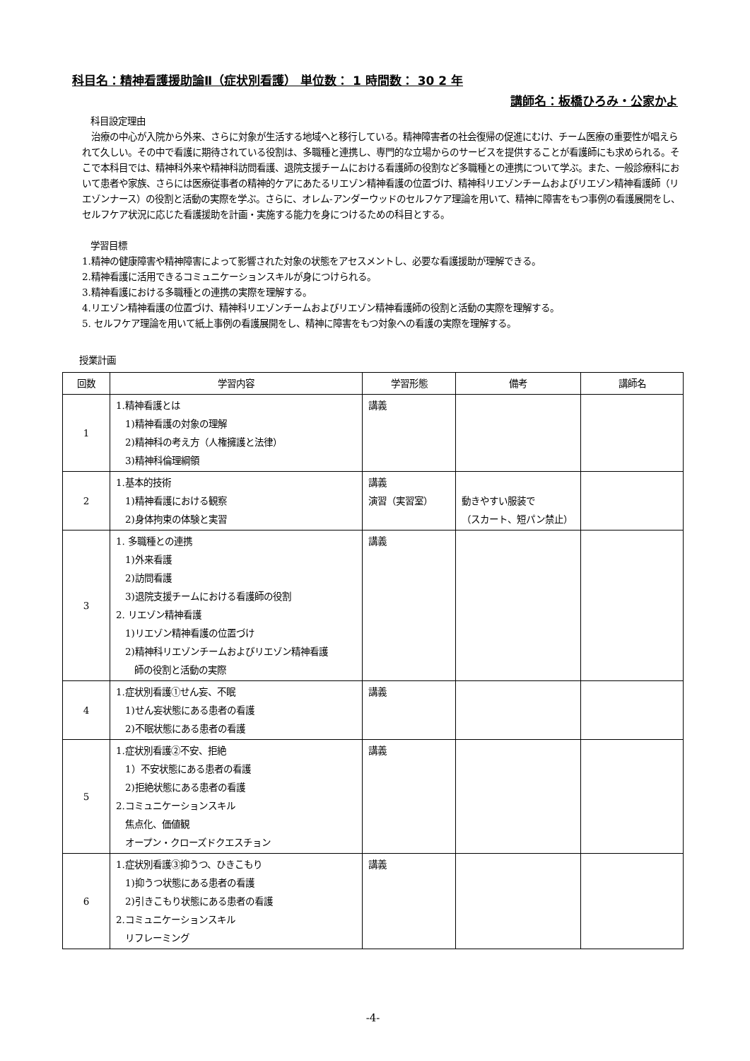科目名：精神看護援助論Ⅱ（症状別看護） 単位数： 1 時間数： 30 2 年
講師名：板橋ひろみ・公家かよ
科目設定理由
　治療の中心が入院から外来、さらに対象が生活する地域へと移行している。精神障害者の社会復帰の促進にむけ、チーム医療の重要性が唱えられて久しい。その中で看護に期待されている役割は、多職種と連携し、専門的な立場からのサービスを提供することが看護師にも求められる。そこで本科目では、精神科外来や精神科訪問看護、退院支援チームにおける看護師の役割など多職種との連携について学ぶ。また、一般診療科において患者や家族、さらには医療従事者の精神的ケアにあたるリエゾン精神看護の位置づけ、精神科リエゾンチームおよびリエゾン精神看護師（リエゾンナース）の役割と活動の実際を学ぶ。さらに、オレム-アンダーウッドのセルフケア理論を用いて、精神に障害をもつ事例の看護展開をし、セルフケア状況に応じた看護援助を計画・実施する能力を身につけるための科目とする。
学習目標
1.精神の健康障害や精神障害によって影響された対象の状態をアセスメントし、必要な看護援助が理解できる。
2.精神看護に活用できるコミュニケーションスキルが身につけられる。
3.精神看護における多職種との連携の実際を理解する。
4.リエゾン精神看護の位置づけ、精神科リエゾンチームおよびリエゾン精神看護師の役割と活動の実際を理解する。
5. セルフケア理論を用いて紙上事例の看護展開をし、精神に障害をもつ対象への看護の実際を理解する。
授業計画
| 回数 | 学習内容 | 学習形態 | 備考 | 講師名 |
| --- | --- | --- | --- | --- |
| 1 | 1.精神看護とは 1)精神看護の対象の理解 2)精神科の考え方（人権擁護と法律） 3)精神科倫理綱領 | 講義 | | |
| 2 | 1.基本的技術 1)精神看護における観察 2)身体拘束の体験と実習 | 講義 演習（実習室） | 動きやすい服装で （スカート、短パン禁止） | |
| 3 | 1. 多職種との連携 1)外来看護 2)訪問看護 3)退院支援チームにおける看護師の役割 2. リエゾン精神看護 1)リエゾン精神看護の位置づけ 2)精神科リエゾンチームおよびリエゾン精神看護 師の役割と活動の実際 | 講義 | | |
| 4 | 1.症状別看護①せん妄、不眠 1)せん妄状態にある患者の看護 2)不眠状態にある患者の看護 | 講義 | | |
| 5 | 1.症状別看護②不安、拒絶 1）不安状態にある患者の看護 2)拒絶状態にある患者の看護 2.コミュニケーションスキル 焦点化、価値観 オープン・クローズドクエスチョン | 講義 | | |
| 6 | 1.症状別看護③抑うつ、ひきこもり 1)抑うつ状態にある患者の看護 2)引きこもり状態にある患者の看護 2.コミュニケーションスキル リフレーミング | 講義 | | |
-4-